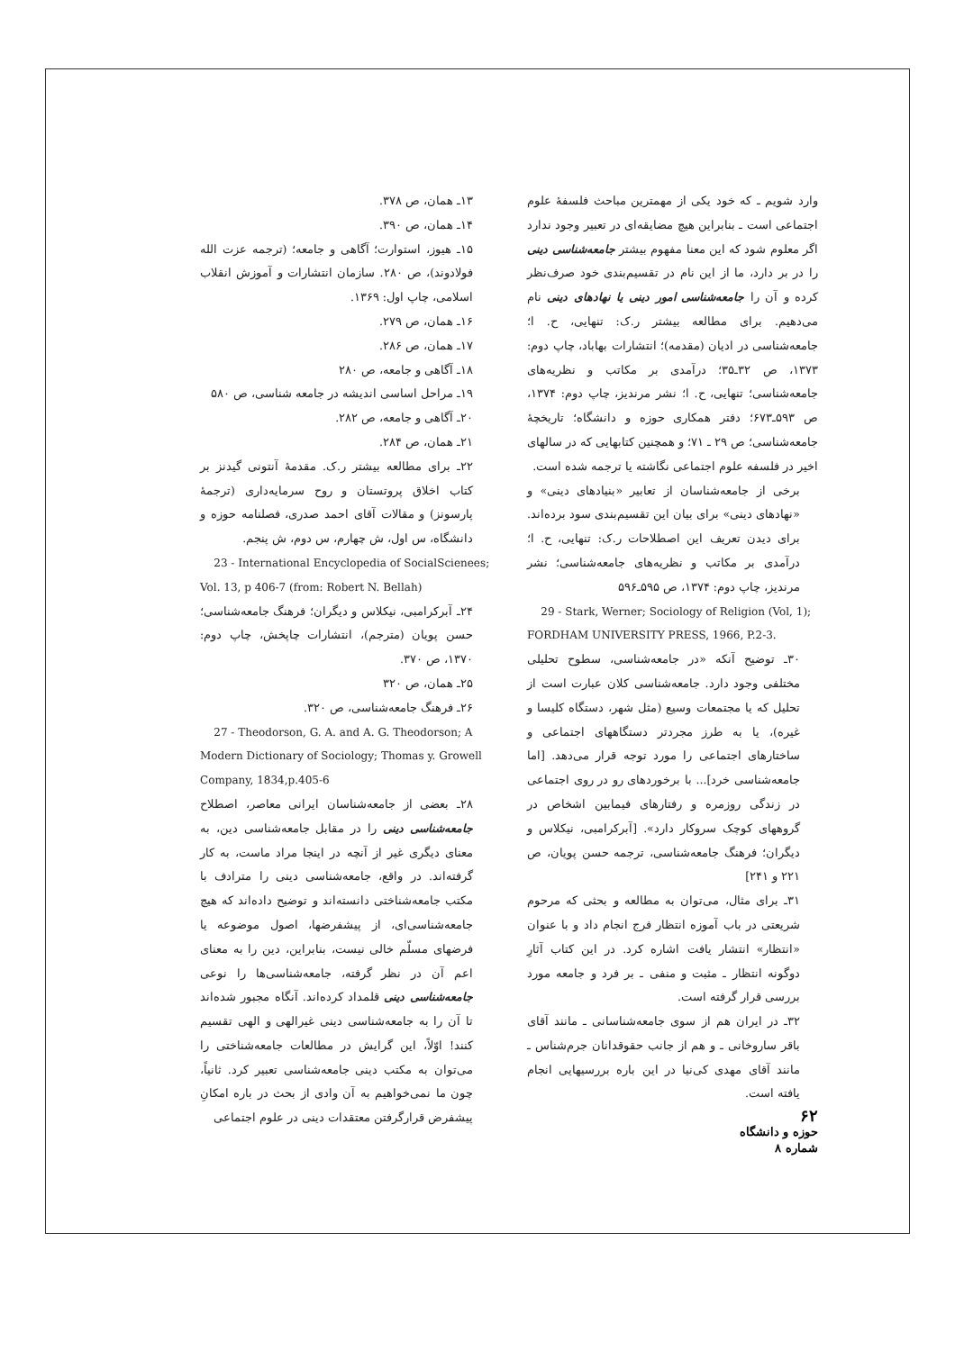۱۳ـ همان، ص ۳۷۸.
۱۴ـ همان، ص ۳۹۰.
۱۵ـ هیوز، استوارت؛ آگاهی و جامعه؛ (ترجمه عزت الله فولادوند)، ص ۲۸۰. سازمان انتشارات و آموزش انقلاب اسلامی، چاپ اول: ۱۳۶۹.
۱۶ـ همان، ص ۲۷۹.
۱۷ـ همان، ص ۲۸۶.
۱۸ـ آگاهی و جامعه، ص ۲۸۰
۱۹ـ مراحل اساسی اندیشه در جامعه شناسی، ص ۵۸۰
۲۰ـ آگاهی و جامعه، ص ۲۸۲.
۲۱ـ همان، ص ۲۸۴.
۲۲ـ برای مطالعه بیشتر ر.ک. مقدمهٔ آنتونی گیدنز بر کتاب اخلاق پروتستان و روح سرمایه‌داری (ترجمهٔ پارسونز) و مقالات آقای احمد صدری، فصلنامه حوزه و دانشگاه، س اول، ش چهارم، س دوم، ش پنجم.
23 - International Encyclopedia of SocialScienees; Vol. 13, p 406-7 (from: Robert N. Bellah)
۲۴ـ آبرکرامبی، نیکلاس و دیگران؛ فرهنگ جامعه‌شناسی؛ حسن پویان (مترجم)، انتشارات چاپخش، چاپ دوم: ۱۳۷۰، ص ۳۷۰.
۲۵ـ همان، ص ۳۲۰
۲۶ـ فرهنگ جامعه‌شناسی، ص ۳۲۰.
27 - Theodorson, G. A. and A. G. Theodorson; A Modern Dictionary of Sociology; Thomas y. Growell Company, 1834,p.405-6
۲۸ـ بعضی از جامعه‌شناسان ایرانی معاصر، اصطلاح جامعه‌شناسی دینی را در مقابل جامعه‌شناسی دین، به معنای دیگری غیر از آنچه در اینجا مراد ماست، به کار گرفته‌اند. در واقع، جامعه‌شناسی دینی را مترادف با مکتب جامعه‌شناختی دانسته‌اند و توضیح داده‌اند که هیچ جامعه‌شناسی‌ای، از پیشفرضها، اصول موضوعه یا فرضهای مسلّم خالی نیست، بنابراین، دین را به معنای اعم آن در نظر گرفته، جامعه‌شناسی‌ها را نوعی جامعه‌شناسی دینی قلمداد کرده‌اند. آنگاه مجبور شده‌اند تا آن را به جامعه‌شناسی دینی غیرالهی و الهی تقسیم کنند! اوّلاً، این گرایش در مطالعات جامعه‌شناختی را می‌توان به مکتب دینی جامعه‌شناسی تعبیر کرد. ثانیاً، چون ما نمی‌خواهیم به آن وادی از بحث در باره امکانِ پیشفرض قرارگرفتن معتقدات دینی در علوم اجتماعی
وارد شویم ـ که خود یکی از مهمترین مباحث فلسفهٔ علوم اجتماعی است ـ بنابراین هیچ مضایقه‌ای در تعبیر وجود ندارد اگر معلوم شود که این معنا مفهوم بیشتر جامعه‌شناسی دینی را در بر دارد، ما از این نام در تقسیم‌بندی خود صرف‌نظر کرده و آن را جامعه‌شناسی امور دینی یا نهادهای دینی نام می‌دهیم. برای مطالعه بیشتر ر.ک: تنهایی، ح. ا؛ جامعه‌شناسی در ادیان (مقدمه)؛ انتشارات بهاباد، چاپ دوم: ۱۳۷۳، ص ۳۲ـ۳۵؛ درآمدی بر مکاتب و نظریه‌های جامعه‌شناسی؛ تنهایی، ح. ا؛ نشر مرندیز، چاپ دوم: ۱۳۷۴، ص ۵۹۳ـ۶۷۳؛ دفتر همکاری حوزه و دانشگاه؛ تاریخچهٔ جامعه‌شناسی؛ ص ۲۹ ـ ۷۱؛ و همچنین کتابهایی که در سالهای اخیر در فلسفه علوم اجتماعی نگاشته یا ترجمه شده است.
برخی از جامعه‌شناسان از تعابیر «بنیادهای دینی» و «نهادهای دینی» برای بیان این تقسیم‌بندی سود برده‌اند. برای دیدن تعریف این اصطلاحات ر.ک: تنهایی، ح. ا؛ درآمدی بر مکاتب و نظریه‌های جامعه‌شناسی؛ نشر مرندیز، چاپ دوم: ۱۳۷۴، ص ۵۹۵ـ۵۹۶
29 - Stark, Werner; Sociology of Religion (Vol, 1); FORDHAM UNIVERSITY PRESS, 1966, P.2-3.
۳۰ـ توضیح آنکه «در جامعه‌شناسی، سطوح تحلیلی مختلفی وجود دارد. جامعه‌شناسی کلان عبارت است از تحلیل که یا مجتمعات وسیع (مثل شهر، دستگاه کلیسا و غیره)، یا به طرز مجردتر دستگاههای اجتماعی و ساختارهای اجتماعی را مورد توجه قرار می‌دهد. [اما جامعه‌شناسی خرد]... با برخوردهای رو در روی اجتماعی در زندگی روزمره و رفتارهای فیمابین اشخاص در گروههای کوچک سروکار دارد». [آبرکرامبی، نیکلاس و دیگران؛ فرهنگ جامعه‌شناسی، ترجمه حسن پویان، ص ۲۲۱ و ۲۴۱]
۳۱ـ برای مثال، می‌توان به مطالعه و بحثی که مرحوم شریعتی در باب آموزه انتظار فرج انجام داد و با عنوان «انتظار» انتشار یافت اشاره کرد. در این کتاب آثارِ دوگونه انتظار ـ مثبت و منفی ـ بر فرد و جامعه مورد بررسی قرار گرفته است.
۳۲ـ در ایران هم از سوی جامعه‌شناسانی ـ مانند آقای باقر ساروخانی ـ و هم از جانب حقوقدانان جرم‌شناس ـ مانند آقای مهدی کی‌نیا در این باره بررسیهایی انجام یافته است.
۶۲
حوزه و دانشگاه
شماره ۸